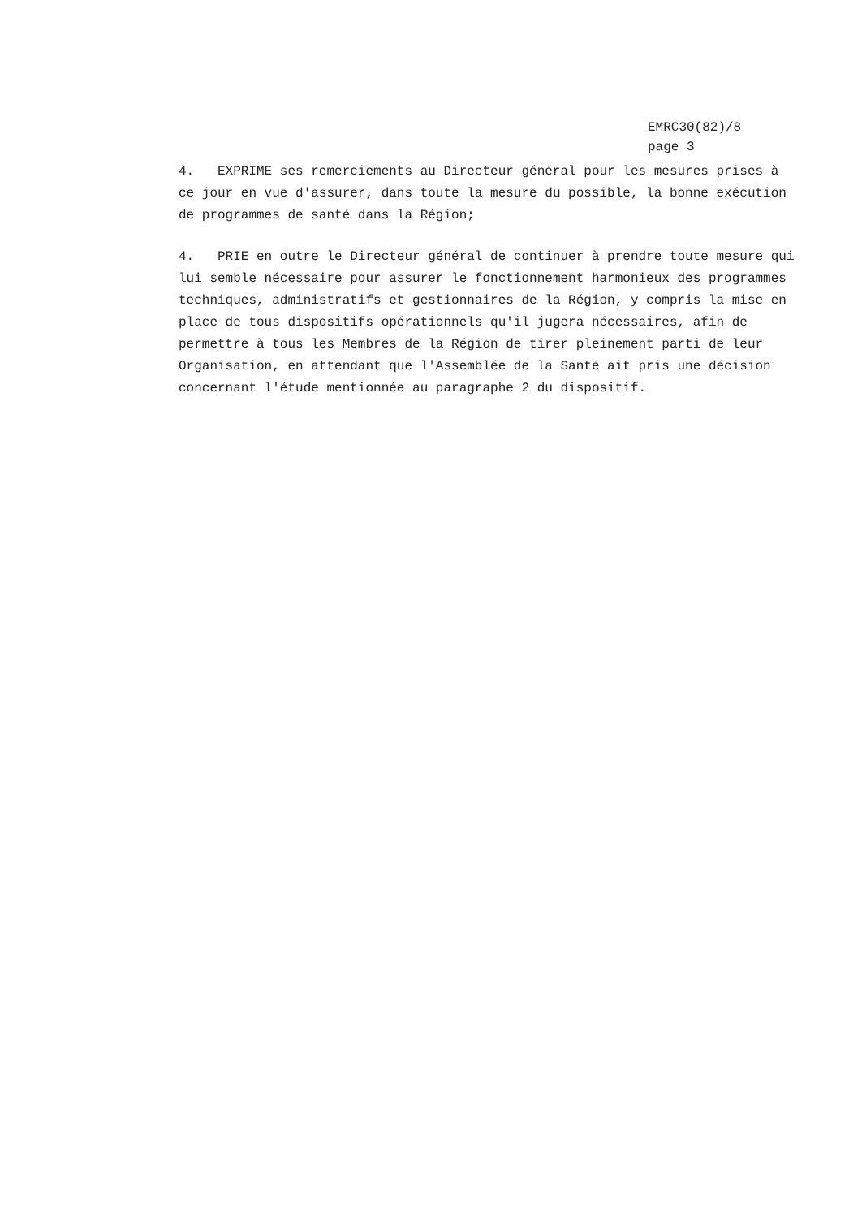EMRC30(82)/8
page 3
4. EXPRIME ses remerciements au Directeur général pour les mesures prises à ce jour en vue d'assurer, dans toute la mesure du possible, la bonne exécution de programmes de santé dans la Région;
4. PRIE en outre le Directeur général de continuer à prendre toute mesure qui lui semble nécessaire pour assurer le fonctionnement harmonieux des programmes techniques, administratifs et gestionnaires de la Région, y compris la mise en place de tous dispositifs opérationnels qu'il jugera nécessaires, afin de permettre à tous les Membres de la Région de tirer pleinement parti de leur Organisation, en attendant que l'Assemblée de la Santé ait pris une décision concernant l'étude mentionnée au paragraphe 2 du dispositif.